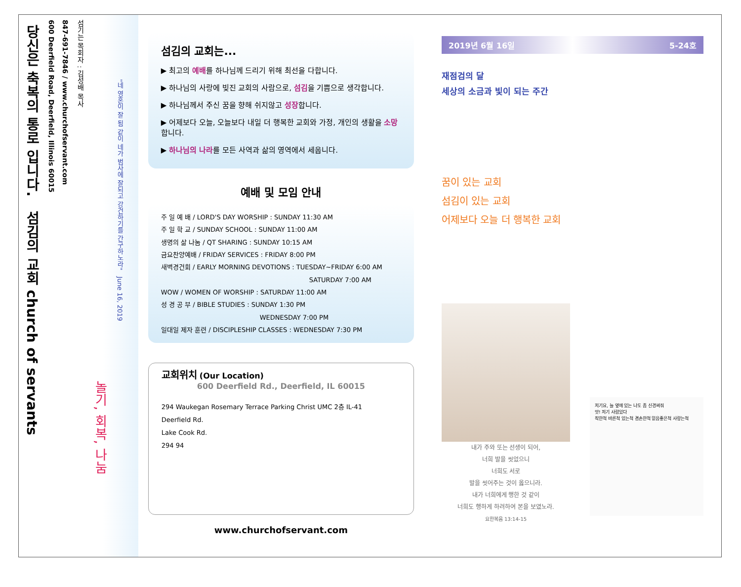"네 영혼이 잘 됨 같이 네가 범사에 잘되고 강건하기를 간구하노라" June 16, 2019
놀기, 회복, 나눔
섬기는 목회자 : 김성배 목사
847-691-7846 / www.churchofservant.com
600 Deerfield Road, Deerfield, Illinois 60015
당신은 축복의 통로 입니다. 섬김의 교회 church of servants
섬김의 교회는...
▶ 최고의 예배를 하나님께 드리기 위해 최선을 다합니다.
▶ 하나님의 사랑에 빚진 교회의 사람으로, 섬김을 기쁨으로 생각합니다.
▶ 하나님께서 주신 꿈을 향해 쉬지않고 성장합니다.
▶ 어제보다 오늘, 오늘보다 내일 더 행복한 교회와 가정, 개인의 생활을 소망합니다.
▶ 하나님의 나라를 모든 사역과 삶의 영역에서 세웁니다.
예배 및 모임 안내
주 일 예 배 / LORD'S DAY WORSHIP : SUNDAY 11:30 AM
주 일 학 교 / SUNDAY SCHOOL : SUNDAY 11:00 AM
생명의 삶 나눔 / QT SHARING : SUNDAY 10:15 AM
금요찬양예배 / FRIDAY SERVICES : FRIDAY 8:00 PM
새벽경건회 / EARLY MORNING DEVOTIONS : TUESDAY~FRIDAY 6:00 AM
SATURDAY 7:00 AM
WOW / WOMEN OF WORSHIP : SATURDAY 11:00 AM
성 경 공 부 / BIBLE STUDIES : SUNDAY 1:30 PM
WEDNESDAY 7:00 PM
일대일 제자 훈련 / DISCIPLESHIP CLASSES : WEDNESDAY 7:30 PM
교회위치 (Our Location)
600 Deerfield Rd., Deerfield, IL 60015
294 Waukegan Rosemary Terrace Parking Christ UMC 2층 IL-41
Deerfield Rd.
Lake Cook Rd.
294 94
www.churchofservant.com
2019년 6월 16일 5-24호
재점검의 달
세상의 소금과 빛이 되는 주간
꿈이 있는 교회
섬김이 있는 교회
어제보다 오늘 더 행복한 교회
내가 주와 또는 선생이 되어,
너희 발을 씻었으니
너희도 서로
발을 씻어주는 것이 옳으니라.
내가 너희에게 행한 것 같이
너희도 행하게 하려하여 본을 보였노라.
요한복음 13:14-15
저기요, 늘 옆에 있는 나도 좀 신경써줘
앗! 저기 사람있다
착한척 바른척 있는척 겸손한척 믿음좋은척 사랑는척